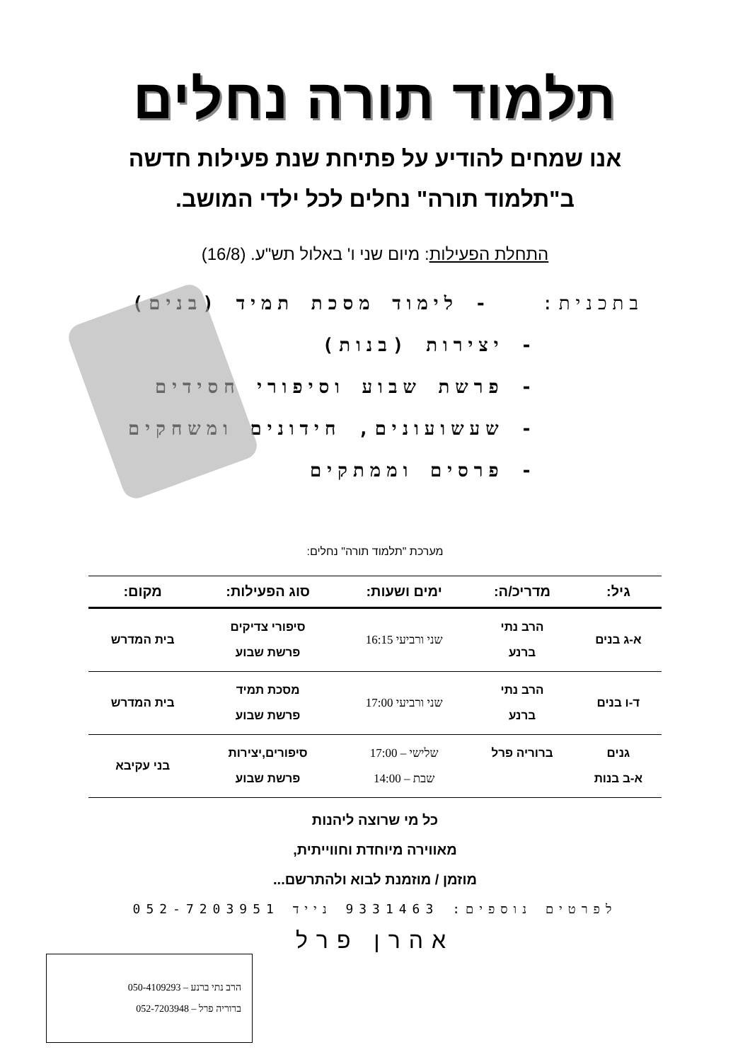תלמוד תורה נחלים
אנו שמחים להודיע על פתיחת שנת פעילות חדשה
ב"תלמוד תורה" נחלים לכל ילדי המושב.
התחלת הפעילות: מיום שני ו' באלול תש"ע. (16/8)
בתכנית: - לימוד מסכת תמיד (בנים)
- יצירות (בנות)
- פרשת שבוע וסיפורי חסידים
- שעשועונים, חידונים ומשחקים
- פרסים וממתקים
מערכת "תלמוד תורה" נחלים:
| גיל: | מדריכ/ה: | ימים ושעות: | סוג הפעילות: | מקום: |
| --- | --- | --- | --- | --- |
| א-ג בנים | הרב נתי ברנע | שני ורביעי 16:15 | סיפורי צדיקים פרשת שבוע | בית המדרש |
| ד-ו בנים | הרב נתי ברנע | שני ורביעי 17:00 | מסכת תמיד פרשת שבוע | בית המדרש |
| גנים א-ב בנות | ברוריה פרל | שלישי – 17:00 שבת – 14:00 | סיפורים,יצירות פרשת שבוע | בני עקיבא |
כל מי שרוצה ליהנות
מאווירה מיוחדת וחווייתית,
מוזמן / מוזמנת לבוא ולהתרשם...
לפרטים נוספים: 9331463 נייד 052-7203951
אהרן פרל
הרב נתי ברנע – 050-4109293
ברוריה פרל – 052-7203948